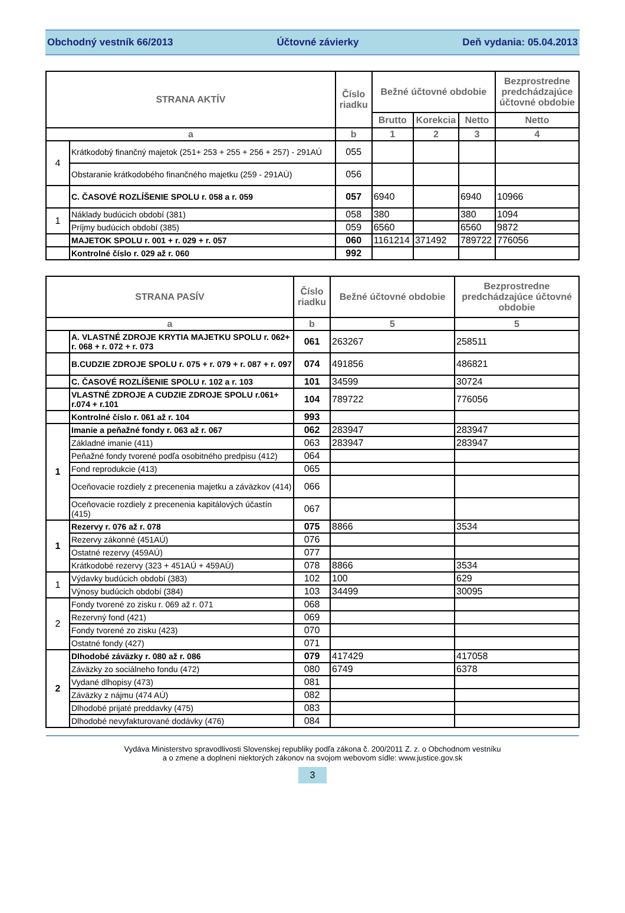Obchodný vestník 66/2013 Účtovné závierky Deň vydania: 05.04.2013
| STRANA AKTÍV | | Číslo riadku | Bežné účtovné obdobie | | | Bezprostredne predchádzajúce účtovné obdobie |
| --- | --- | --- | --- | --- | --- | --- |
| | | | Brutto | Korekcia | Netto | Netto |
| a | | b | 1 | 2 | 3 | 4 |
| 4 | Krátkodobý finančný majetok (251+ 253 + 255 + 256 + 257) - 291AÚ | 055 | | | | |
| | Obstaranie krátkodobého finančného majetku (259 - 291AÚ) | 056 | | | | |
| | C. ČASOVÉ ROZLÍŠENIE SPOLU r. 058 a r. 059 | 057 | 6940 | | 6940 | 10966 |
| 1 | Náklady budúcich období (381) | 058 | 380 | | 380 | 1094 |
| | Príjmy budúcich období (385) | 059 | 6560 | | 6560 | 9872 |
| | MAJETOK SPOLU r. 001 + r. 029 + r. 057 | 060 | 1161214 | 371492 | 789722 | 776056 |
| | Kontrolné číslo r. 029 až r. 060 | 992 | | | | |
| STRANA PASÍV | | Číslo riadku | Bežné účtovné obdobie | Bezprostredne predchádzajúce účtovné obdobie |
| --- | --- | --- | --- | --- |
| a | | b | 5 | 5 |
| | A. VLASTNÉ ZDROJE KRYTIA MAJETKU SPOLU r. 062+ r. 068 + r. 072 + r. 073 | 061 | 263267 | 258511 |
| | B.CUDZIE ZDROJE SPOLU r. 075 + r. 079 + r. 087 + r. 097 | 074 | 491856 | 486821 |
| | C. ČASOVÉ ROZLÍŠENIE SPOLU r. 102 a r. 103 | 101 | 34599 | 30724 |
| | VLASTNÉ ZDROJE A CUDZIE ZDROJE SPOLU r.061+ r.074 + r.101 | 104 | 789722 | 776056 |
| | Kontrolné číslo r. 061 až r. 104 | 993 | | |
| 1 | Imanie a peňažné fondy r. 063 až r. 067 | 062 | 283947 | 283947 |
| | Základné imanie (411) | 063 | 283947 | 283947 |
| | Peňažné fondy tvorené podľa osobitného predpisu (412) | 064 | | |
| | Fond reprodukcie (413) | 065 | | |
| | Oceňovacie rozdiely z precenenia majetku a záväzkov (414) | 066 | | |
| | Oceňovacie rozdiely z precenenia kapitálových účastín (415) | 067 | | |
| 1 | Rezervy r. 076 až r. 078 | 075 | 8866 | 3534 |
| | Rezervy zákonné (451AÚ) | 076 | | |
| | Ostatné rezervy (459AÚ) | 077 | | |
| | Krátkodobé rezervy (323 + 451AÚ + 459AÚ) | 078 | 8866 | 3534 |
| 1 | Výdavky budúcich období (383) | 102 | 100 | 629 |
| | Výnosy budúcich období (384) | 103 | 34499 | 30095 |
| 2 | Fondy tvorené zo zisku r. 069 až r. 071 | 068 | | |
| | Rezervný fond (421) | 069 | | |
| | Fondy tvorené zo zisku (423) | 070 | | |
| | Ostatné fondy (427) | 071 | | |
| 2 | Dlhodobé záväzky r. 080 až r. 086 | 079 | 417429 | 417058 |
| | Záväzky zo sociálneho fondu (472) | 080 | 6749 | 6378 |
| | Vydané dlhopisy (473) | 081 | | |
| | Záväzky z nájmu (474 AÚ) | 082 | | |
| | Dlhodobé prijaté preddavky (475) | 083 | | |
| | Dlhodobé nevyfakturované dodávky (476) | 084 | | |
Vydáva Ministerstvo spravodlivosti Slovenskej republiky podľa zákona č. 200/2011 Z. z. o Obchodnom vestníku
a o zmene a doplnení niektorých zákonov na svojom webovom sídle: www.justice.gov.sk
3